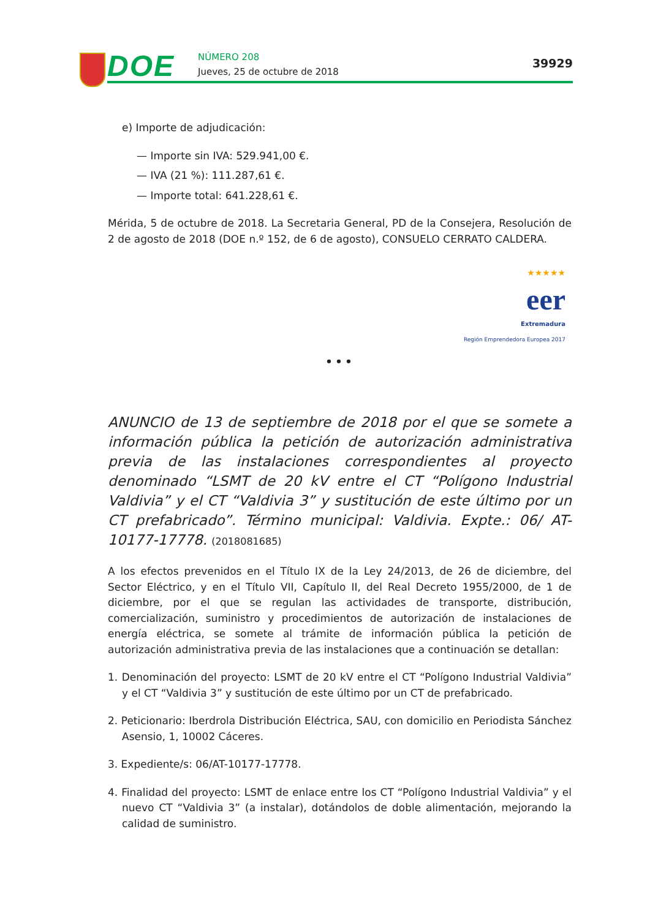DOE NÚMERO 208
Jueves, 25 de octubre de 2018
39929
e) Importe de adjudicación:
— Importe sin IVA: 529.941,00 €.
— IVA (21 %): 111.287,61 €.
— Importe total: 641.228,61 €.
Mérida, 5 de octubre de 2018. La Secretaria General, PD de la Consejera, Resolución de 2 de agosto de 2018 (DOE n.º 152, de 6 de agosto), CONSUELO CERRATO CALDERA.
★★★★★
eer
Extremadura
Región Emprendedora Europea 2017
•••
ANUNCIO de 13 de septiembre de 2018 por el que se somete a información pública la petición de autorización administrativa previa de las instalaciones correspondientes al proyecto denominado “LSMT de 20 kV entre el CT “Polígono Industrial Valdivia” y el CT “Valdivia 3” y sustitución de este último por un CT prefabricado”. Término municipal: Valdivia. Expte.: 06/ AT-10177-17778. (2018081685)
A los efectos prevenidos en el Título IX de la Ley 24/2013, de 26 de diciembre, del Sector Eléctrico, y en el Título VII, Capítulo II, del Real Decreto 1955/2000, de 1 de diciembre, por el que se regulan las actividades de transporte, distribución, comercialización, suministro y procedimientos de autorización de instalaciones de energía eléctrica, se somete al trámite de información pública la petición de autorización administrativa previa de las instalaciones que a continuación se detallan:
1. Denominación del proyecto: LSMT de 20 kV entre el CT “Polígono Industrial Valdivia” y el CT “Valdivia 3” y sustitución de este último por un CT de prefabricado.
2. Peticionario: Iberdrola Distribución Eléctrica, SAU, con domicilio en Periodista Sánchez Asensio, 1, 10002 Cáceres.
3. Expediente/s: 06/AT-10177-17778.
4. Finalidad del proyecto: LSMT de enlace entre los CT “Polígono Industrial Valdivia” y el nuevo CT “Valdivia 3” (a instalar), dotándolos de doble alimentación, mejorando la calidad de suministro.